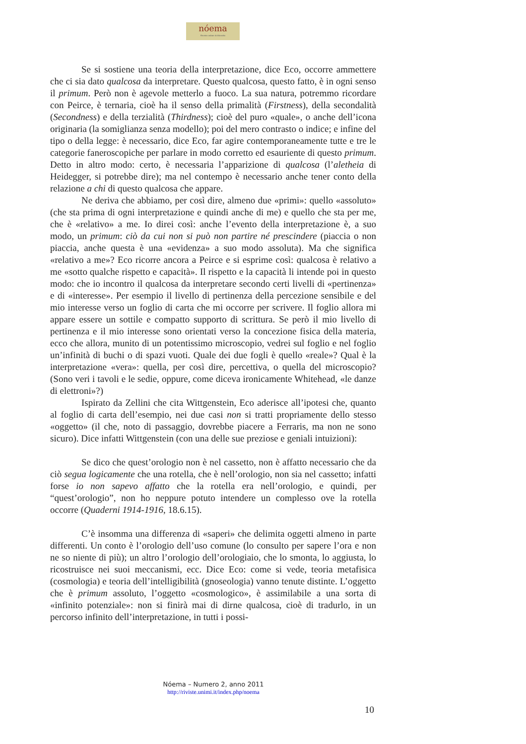nóema
Rivista online di filosofia
Se si sostiene una teoria della interpretazione, dice Eco, occorre ammettere che ci sia dato qualcosa da interpretare. Questo qualcosa, questo fatto, è in ogni senso il primum. Però non è agevole metterlo a fuoco. La sua natura, potremmo ricordare con Peirce, è ternaria, cioè ha il senso della primalità (Firstness), della secondalità (Secondness) e della terzialità (Thirdness); cioè del puro «quale», o anche dell’icona originaria (la somiglianza senza modello); poi del mero contrasto o indice; e infine del tipo o della legge: è necessario, dice Eco, far agire contemporaneamente tutte e tre le categorie faneroscopiche per parlare in modo corretto ed esauriente di questo primum. Detto in altro modo: certo, è necessaria l’apparizione di qualcosa (l’aletheia di Heidegger, si potrebbe dire); ma nel contempo è necessario anche tener conto della relazione a chi di questo qualcosa che appare.
Ne deriva che abbiamo, per così dire, almeno due «primi»: quello «assoluto» (che sta prima di ogni interpretazione e quindi anche di me) e quello che sta per me, che è «relativo» a me. Io direi così: anche l’evento della interpretazione è, a suo modo, un primum: ciò da cui non si può non partire né prescindere (piaccia o non piaccia, anche questa è una «evidenza» a suo modo assoluta). Ma che significa «relativo a me»? Eco ricorre ancora a Peirce e si esprime così: qualcosa è relativo a me «sotto qualche rispetto e capacità». Il rispetto e la capacità li intende poi in questo modo: che io incontro il qualcosa da interpretare secondo certi livelli di «pertinenza» e di «interesse». Per esempio il livello di pertinenza della percezione sensibile e del mio interesse verso un foglio di carta che mi occorre per scrivere. Il foglio allora mi appare essere un sottile e compatto supporto di scrittura. Se però il mio livello di pertinenza e il mio interesse sono orientati verso la concezione fisica della materia, ecco che allora, munito di un potentissimo microscopio, vedrei sul foglio e nel foglio un’infinità di buchi o di spazi vuoti. Quale dei due fogli è quello «reale»? Qual è la interpretazione «vera»: quella, per così dire, percettiva, o quella del microscopio? (Sono veri i tavoli e le sedie, oppure, come diceva ironicamente Whitehead, «le danze di elettroni»?)
Ispirato da Zellini che cita Wittgenstein, Eco aderisce all’ipotesi che, quanto al foglio di carta dell’esempio, nei due casi non si tratti propriamente dello stesso «oggetto» (il che, noto di passaggio, dovrebbe piacere a Ferraris, ma non ne sono sicuro). Dice infatti Wittgenstein (con una delle sue preziose e geniali intuizioni):
Se dico che quest’orologio non è nel cassetto, non è affatto necessario che da ciò segua logicamente che una rotella, che è nell’orologio, non sia nel cassetto; infatti forse io non sapevo affatto che la rotella era nell’orologio, e quindi, per “quest’orologio”, non ho neppure potuto intendere un complesso ove la rotella occorre (Quaderni 1914-1916, 18.6.15).
C’è insomma una differenza di «saperi» che delimita oggetti almeno in parte differenti. Un conto è l’orologio dell’uso comune (lo consulto per sapere l’ora e non ne so niente di più); un altro l’orologio dell’orologiaio, che lo smonta, lo aggiusta, lo ricostruisce nei suoi meccanismi, ecc. Dice Eco: come si vede, teoria metafisica (cosmologia) e teoria dell’intelligibilità (gnoseologia) vanno tenute distinte. L’oggetto che è primum assoluto, l’oggetto «cosmologico», è assimilabile a una sorta di «infinito potenziale»: non si finirà mai di dirne qualcosa, cioè di tradurlo, in un percorso infinito dell’interpretazione, in tutti i possi-
Nóema – Numero 2, anno 2011
http://riviste.unimi.it/index.php/noema
10